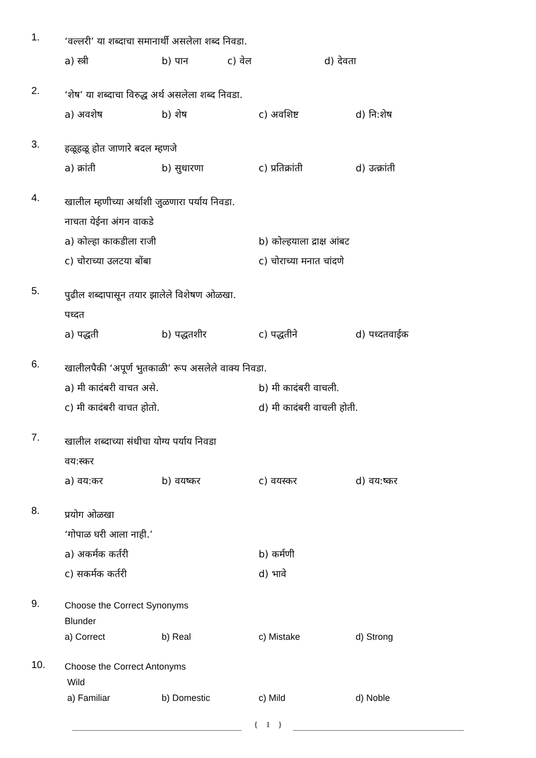1.
‘वल्लरी’ या शब्दाचा समानार्थी असलेला शब्द निवडा.
a) स्त्री b) पान c) वेल d) देवता
2.
‘शेष’ या शब्दाचा विरुद्ध अर्थ असलेला शब्द निवडा.
a) अवशेष b) शेष c) अवशिष्ट d) नि:शेष
3.
हळूहळू होत जाणारे बदल म्हणजे
a) क्रांती b) सुधारणा c) प्रतिक्रांती d) उत्क्रांती
4.
खालील म्हणीच्या अर्थाशी जुळणारा पर्याय निवडा.
नाचता येईना अंगन वाकडे
a) कोल्हा काकडीला राजी b) कोल्हयाला द्राक्ष आंबट
c) चोराच्या उलटया बोंबा c) चोराच्या मनात चांदणे
5.
पुढील शब्दापासून तयार झालेले विशेषण ओळखा.
पध्दत
a) पद्धती b) पद्धतशीर c) पद्धतीने d) पध्दतवाईक
6.
खालीलपैकी ‘अपूर्ण भुतकाळी’ रूप असलेले वाक्य निवडा.
a) मी कादंबरी वाचत असे. b) मी कादंबरी वाचली.
c) मी कादंबरी वाचत होतो. d) मी कादंबरी वाचली होती.
7.
खालील शब्दाच्या संधीचा योग्य पर्याय निवडा
वय:स्कर
a) वय:कर b) वयष्कर c) वयस्कर d) वय:ष्कर
8.
प्रयोग ओळखा
‘गोपाळ घरी आला नाही.’
a) अकर्मक कर्तरी b) कर्मणी
c) सकर्मक कर्तरी d) भावे
9.
Choose the Correct Synonyms
Blunder
a) Correct b) Real c) Mistake d) Strong
10.
Choose the Correct Antonyms
Wild
a) Familiar b) Domestic c) Mild d) Noble
{ 1 }